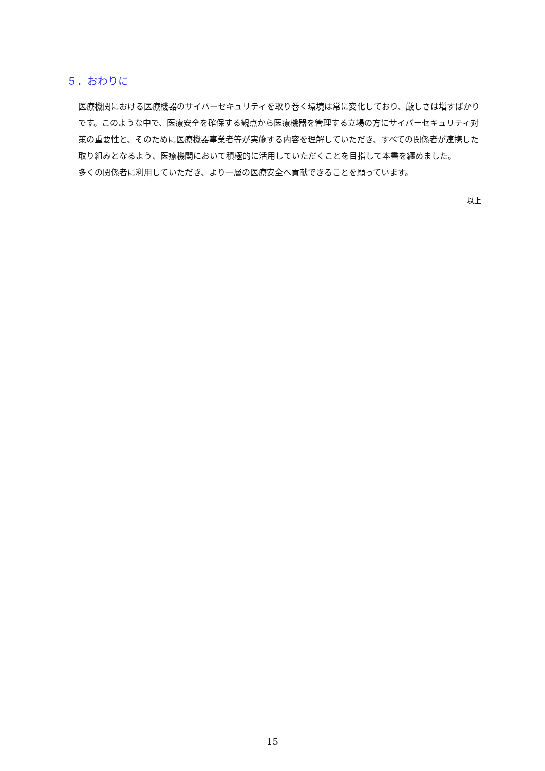５．おわりに
医療機関における医療機器のサイバーセキュリティを取り巻く環境は常に変化しており、厳しさは増すばかりです。このような中で、医療安全を確保する観点から医療機器を管理する立場の方にサイバーセキュリティ対策の重要性と、そのために医療機器事業者等が実施する内容を理解していただき、すべての関係者が連携した取り組みとなるよう、医療機関において積極的に活用していただくことを目指して本書を纏めました。
多くの関係者に利用していただき、より一層の医療安全へ貢献できることを願っています。
以上
15